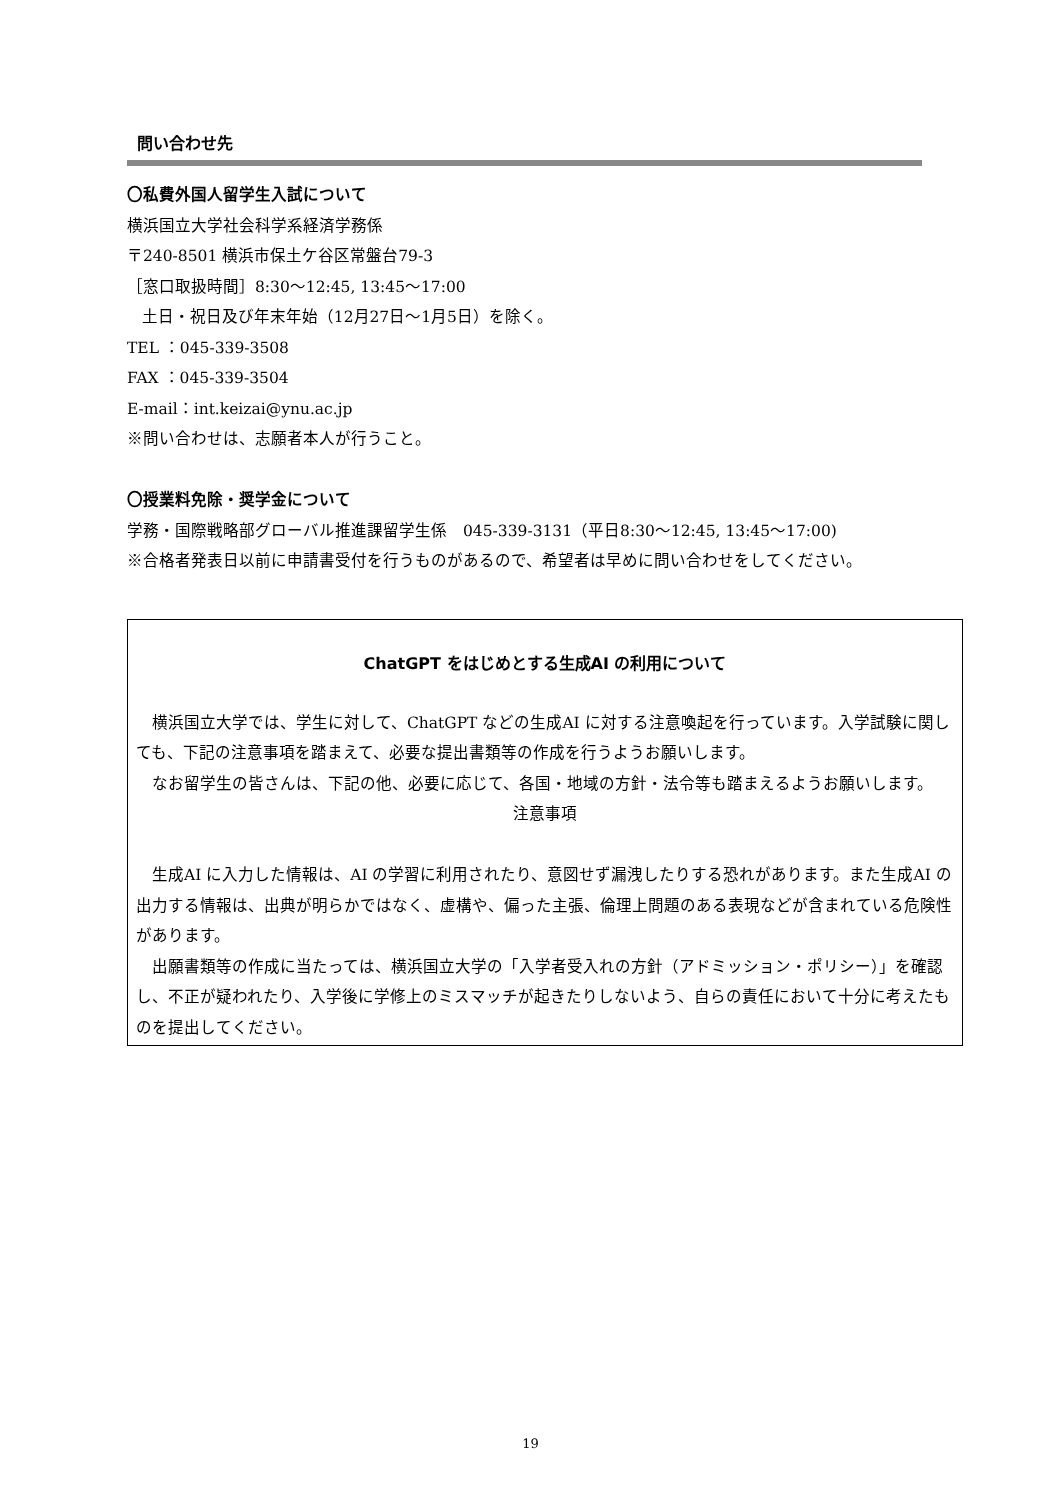問い合わせ先
〇私費外国人留学生入試について
横浜国立大学社会科学系経済学務係
〒240-8501 横浜市保土ケ谷区常盤台79-3
［窓口取扱時間］8:30～12:45, 13:45～17:00
土日・祝日及び年末年始（12月27日～1月5日）を除く。
TEL ：045-339-3508
FAX ：045-339-3504
E-mail：int.keizai@ynu.ac.jp
※問い合わせは、志願者本人が行うこと。
〇授業料免除・奨学金について
学務・国際戦略部グローバル推進課留学生係　045-339-3131（平日8:30～12:45, 13:45～17:00)
※合格者発表日以前に申請書受付を行うものがあるので、希望者は早めに問い合わせをしてください。
ChatGPT をはじめとする生成AI の利用について
　横浜国立大学では、学生に対して、ChatGPT などの生成AI に対する注意喚起を行っています。入学試験に関しても、下記の注意事項を踏まえて、必要な提出書類等の作成を行うようお願いします。
　なお留学生の皆さんは、下記の他、必要に応じて、各国・地域の方針・法令等も踏まえるようお願いします。
注意事項
　生成AI に入力した情報は、AI の学習に利用されたり、意図せず漏洩したりする恐れがあります。また生成AI の出力する情報は、出典が明らかではなく、虚構や、偏った主張、倫理上問題のある表現などが含まれている危険性があります。
　出願書類等の作成に当たっては、横浜国立大学の「入学者受入れの方針（アドミッション・ポリシー）」を確認し、不正が疑われたり、入学後に学修上のミスマッチが起きたりしないよう、自らの責任において十分に考えたものを提出してください。
19